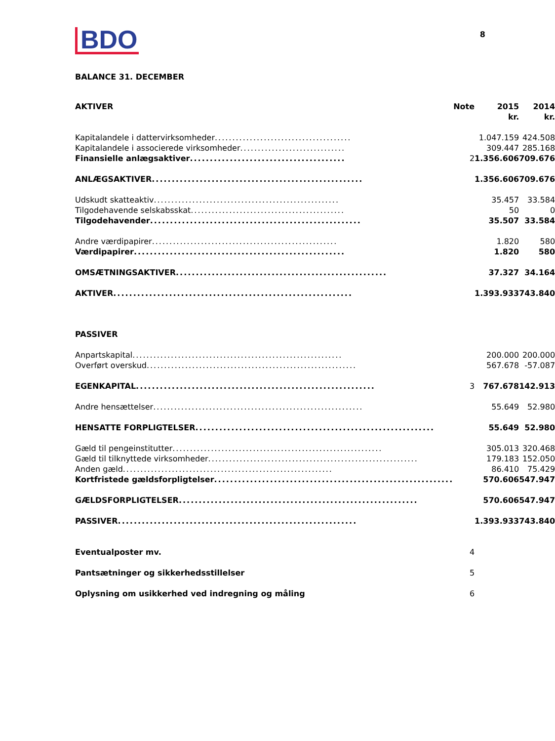8
BDO
BALANCE 31. DECEMBER
| AKTIVER | Note | 2015 kr. | 2014 kr. |
| --- | --- | --- | --- |
| Kapitalandele i dattervirksomheder ....................................... | | 1.047.159 | 424.508 |
| Kapitalandele i associerede virksomheder .............................. | | 309.447 | 285.168 |
| Finansielle anlægsaktiver ....................................... | 2 | 1.356.606 | 709.676 |
| ANLÆGSAKTIVER ..................................................... | | 1.356.606 | 709.676 |
| Udskudt skatteaktiv ..................................................... | | 35.457 | 33.584 |
| Tilgodehavende selskabsskat ............................................ | | 50 | 0 |
| Tilgodehavender ..................................................... | | 35.507 | 33.584 |
| Andre værdipapirer ..................................................... | | 1.820 | 580 |
| Værdipapirer ..................................................... | | 1.820 | 580 |
| OMSÆTNINGSAKTIVER ..................................................... | | 37.327 | 34.164 |
| AKTIVER ............................................................ | | 1.393.933 | 743.840 |
| PASSIVER | | | |
| Anpartskapital ............................................................ | | 200.000 | 200.000 |
| Overført overskud ............................................................ | | 567.678 | -57.087 |
| EGENKAPITAL ............................................................ | 3 | 767.678 | 142.913 |
| Andre hensættelser ............................................................ | | 55.649 | 52.980 |
| HENSATTE FORPLIGTELSER ............................................................ | | 55.649 | 52.980 |
| Gæld til pengeinstitutter ............................................................ | | 305.013 | 320.468 |
| Gæld til tilknyttede virksomheder ............................................................ | | 179.183 | 152.050 |
| Anden gæld ............................................................ | | 86.410 | 75.429 |
| Kortfristede gældsforpligtelser ............................................................ | | 570.606 | 547.947 |
| GÆLDSFORPLIGTELSER ............................................................ | | 570.606 | 547.947 |
| PASSIVER ............................................................ | | 1.393.933 | 743.840 |
| Eventualposter mv. | 4 | | |
| Pantsætninger og sikkerhedsstillelser | 5 | | |
| Oplysning om usikkerhed ved indregning og måling | 6 | | |